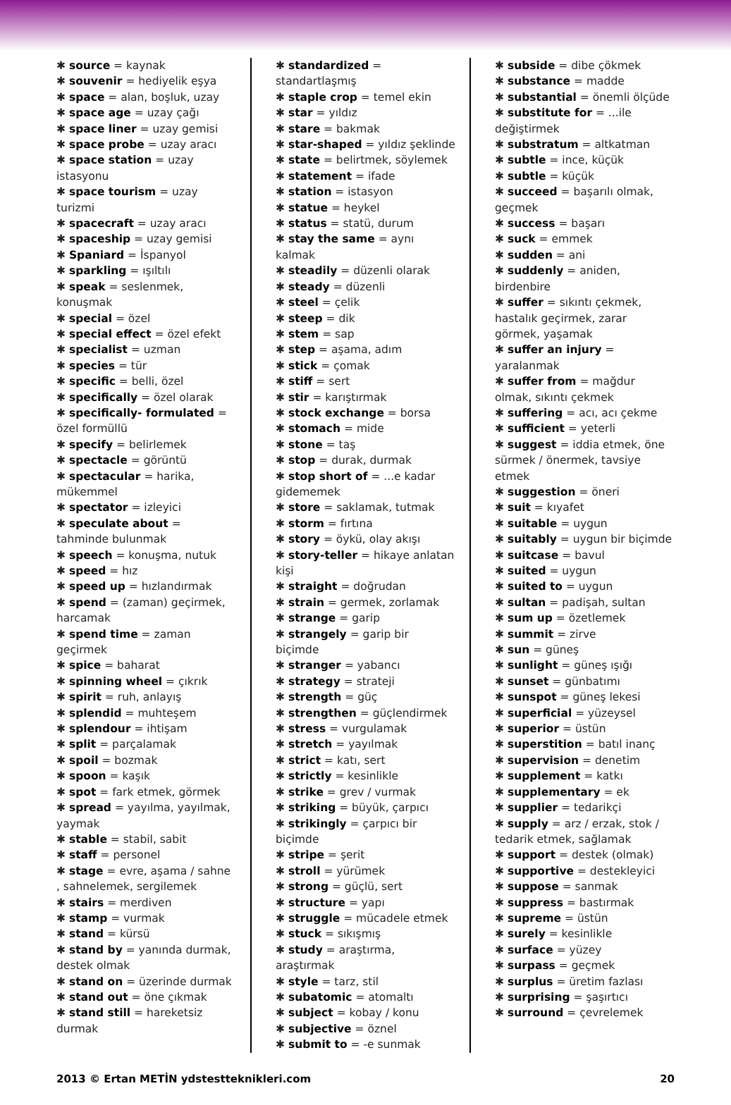✱ source = kaynak
✱ souvenir = hediyelik eşya
✱ space = alan, boşluk, uzay
✱ space age = uzay çağı
✱ space liner = uzay gemisi
✱ space probe = uzay aracı
✱ space station = uzay istasyonu
✱ space tourism = uzay turizmi
✱ spacecraft = uzay aracı
✱ spaceship = uzay gemisi
✱ Spaniard = İspanyol
✱ sparkling = ışıltılı
✱ speak = seslenmek, konuşmak
✱ special = özel
✱ special effect = özel efekt
✱ specialist = uzman
✱ species = tür
✱ specific = belli, özel
✱ specifically = özel olarak
✱ specifically- formulated = özel formüllü
✱ specify = belirlemek
✱ spectacle = görüntü
✱ spectacular = harika, mükemmel
✱ spectator = izleyici
✱ speculate about = tahminde bulunmak
✱ speech = konuşma, nutuk
✱ speed = hız
✱ speed up = hızlandırmak
✱ spend = (zaman) geçirmek, harcamak
✱ spend time = zaman geçirmek
✱ spice = baharat
✱ spinning wheel = çıkrık
✱ spirit = ruh, anlayış
✱ splendid = muhteşem
✱ splendour = ihtişam
✱ split = parçalamak
✱ spoil = bozmak
✱ spoon = kaşık
✱ spot = fark etmek, görmek
✱ spread = yayılma, yayılmak, yaymak
✱ stable = stabil, sabit
✱ staff = personel
✱ stage = evre, aşama / sahne , sahnelemek, sergilemek
✱ stairs = merdiven
✱ stamp = vurmak
✱ stand = kürsü
✱ stand by = yanında durmak, destek olmak
✱ stand on = üzerinde durmak
✱ stand out = öne çıkmak
✱ stand still = hareketsiz durmak
✱ standardized = standartlaşmış
✱ staple crop = temel ekin
✱ star = yıldız
✱ stare = bakmak
✱ star-shaped = yıldız şeklinde
✱ state = belirtmek, söylemek
✱ statement = ifade
✱ station = istasyon
✱ statue = heykel
✱ status = statü, durum
✱ stay the same = aynı kalmak
✱ steadily = düzenli olarak
✱ steady = düzenli
✱ steel = çelik
✱ steep = dik
✱ stem = sap
✱ step = aşama, adım
✱ stick = çomak
✱ stiff = sert
✱ stir = karıştırmak
✱ stock exchange = borsa
✱ stomach = mide
✱ stone = taş
✱ stop = durak, durmak
✱ stop short of = ...e kadar gidememek
✱ store = saklamak, tutmak
✱ storm = fırtına
✱ story = öykü, olay akışı
✱ story-teller = hikaye anlatan kişi
✱ straight = doğrudan
✱ strain = germek, zorlamak
✱ strange = garip
✱ strangely = garip bir biçimde
✱ stranger = yabancı
✱ strategy = strateji
✱ strength = güç
✱ strengthen = güçlendirmek
✱ stress = vurgulamak
✱ stretch = yayılmak
✱ strict = katı, sert
✱ strictly = kesinlikle
✱ strike = grev / vurmak
✱ striking = büyük, çarpıcı
✱ strikingly = çarpıcı bir biçimde
✱ stripe = şerit
✱ stroll = yürümek
✱ strong = güçlü, sert
✱ structure = yapı
✱ struggle = mücadele etmek
✱ stuck = sıkışmış
✱ study = araştırma, araştırmak
✱ style = tarz, stil
✱ subatomic = atomaltı
✱ subject = kobay / konu
✱ subjective = öznel
✱ submit to = -e sunmak
✱ subside = dibe çökmek
✱ substance = madde
✱ substantial = önemli ölçüde
✱ substitute for = ...ile değiştirmek
✱ substratum = altkatman
✱ subtle = ince, küçük
✱ subtle = küçük
✱ succeed = başarılı olmak, geçmek
✱ success = başarı
✱ suck = emmek
✱ sudden = ani
✱ suddenly = aniden, birdenbire
✱ suffer = sıkıntı çekmek, hastalık geçirmek, zarar görmek, yaşamak
✱ suffer an injury = yaralanmak
✱ suffer from = mağdur olmak, sıkıntı çekmek
✱ suffering = acı, acı çekme
✱ sufficient = yeterli
✱ suggest = iddia etmek, öne sürmek / önermek, tavsiye etmek
✱ suggestion = öneri
✱ suit = kıyafet
✱ suitable = uygun
✱ suitably = uygun bir biçimde
✱ suitcase = bavul
✱ suited = uygun
✱ suited to = uygun
✱ sultan = padişah, sultan
✱ sum up = özetlemek
✱ summit = zirve
✱ sun = güneş
✱ sunlight = güneş ışığı
✱ sunset = günbatımı
✱ sunspot = güneş lekesi
✱ superficial = yüzeysel
✱ superior = üstün
✱ superstition = batıl inanç
✱ supervision = denetim
✱ supplement = katkı
✱ supplementary = ek
✱ supplier = tedarikçi
✱ supply = arz / erzak, stok / tedarik etmek, sağlamak
✱ support = destek (olmak)
✱ supportive = destekleyici
✱ suppose = sanmak
✱ suppress = bastırmak
✱ supreme = üstün
✱ surely = kesinlikle
✱ surface = yüzey
✱ surpass = geçmek
✱ surplus = üretim fazlası
✱ surprising = şaşırtıcı
✱ surround = çevrelemek
2013 © Ertan METİN ydstestteknikleri.com 20